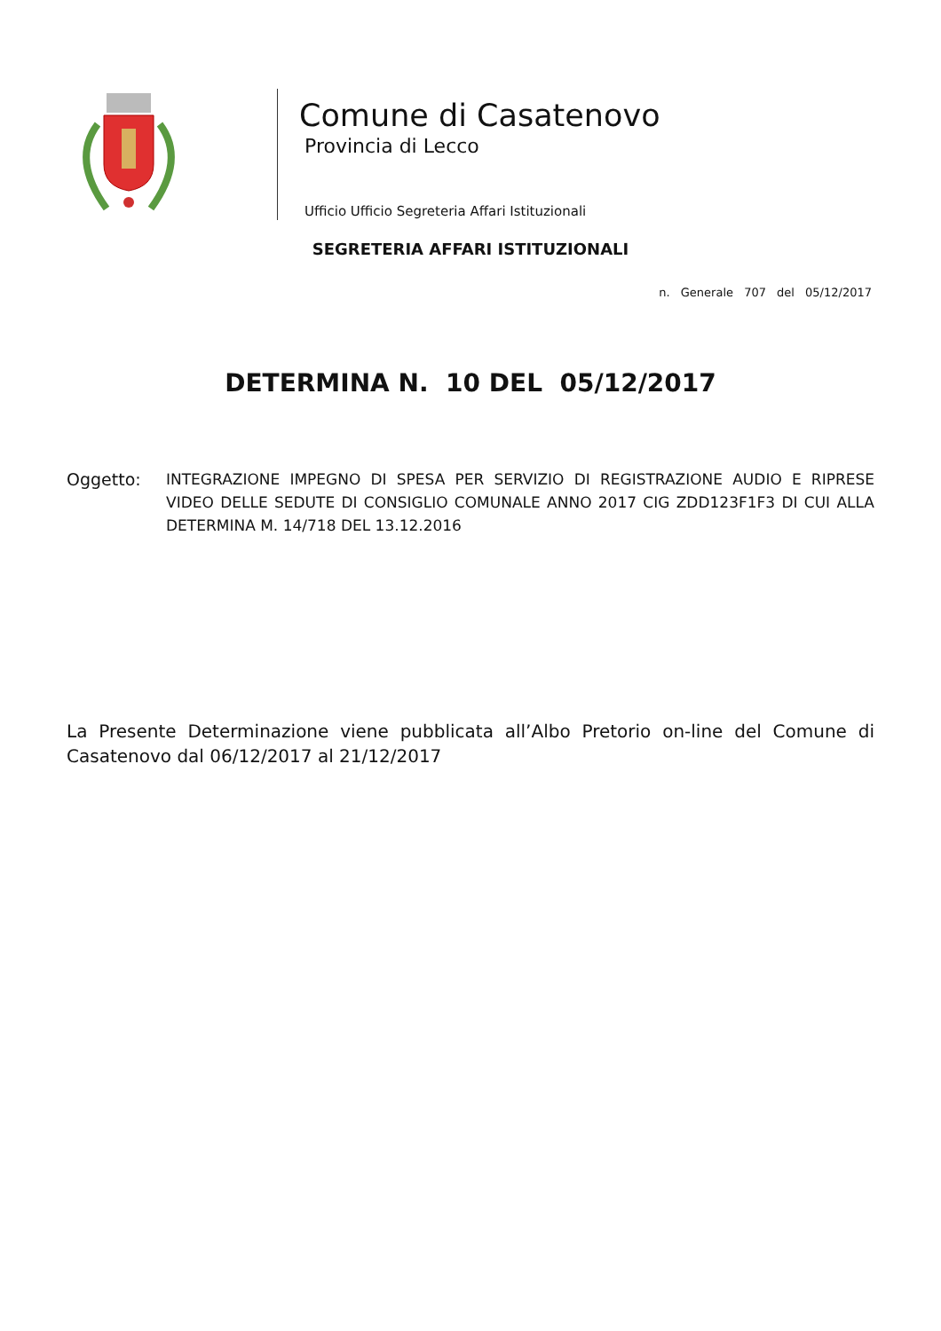Comune di Casatenovo
Provincia di Lecco
Ufficio Ufficio Segreteria Affari Istituzionali
SEGRETERIA AFFARI ISTITUZIONALI
n. Generale 707 del 05/12/2017
DETERMINA N. 10 DEL 05/12/2017
Oggetto: INTEGRAZIONE IMPEGNO DI SPESA PER SERVIZIO DI REGISTRAZIONE AUDIO E RIPRESE VIDEO DELLE SEDUTE DI CONSIGLIO COMUNALE ANNO 2017 CIG ZDD123F1F3 DI CUI ALLA DETERMINA M. 14/718 DEL 13.12.2016
La Presente Determinazione viene pubblicata all’Albo Pretorio on-line del Comune di Casatenovo dal 06/12/2017 al 21/12/2017